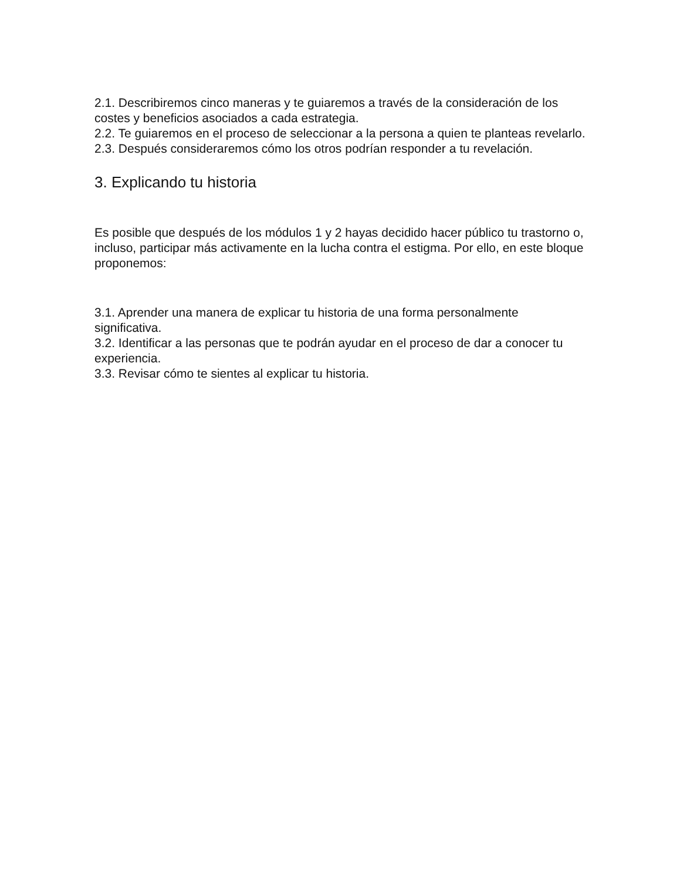2.1. Describiremos cinco maneras y te guiaremos a través de la consideración de los costes y beneficios asociados a cada estrategia.
2.2. Te guiaremos en el proceso de seleccionar a la persona a quien te planteas revelarlo.
2.3. Después consideraremos cómo los otros podrían responder a tu revelación.
3. Explicando tu historia
Es posible que después de los módulos 1 y 2 hayas decidido hacer público tu trastorno o, incluso, participar más activamente en la lucha contra el estigma. Por ello, en este bloque proponemos:
3.1. Aprender una manera de explicar tu historia de una forma personalmente significativa.
3.2. Identificar a las personas que te podrán ayudar en el proceso de dar a conocer tu experiencia.
3.3. Revisar cómo te sientes al explicar tu historia.